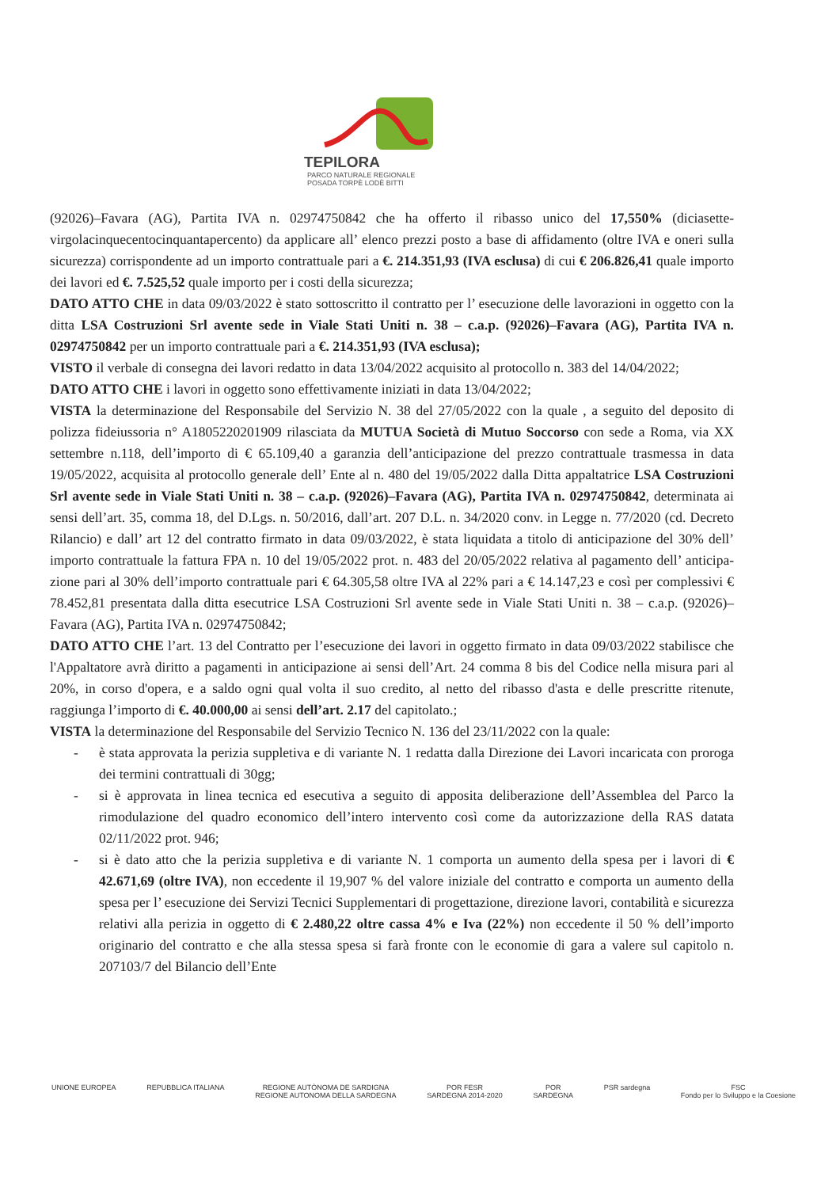TEPILORA
PARCO NATURALE REGIONALE
POSADA TORPÈ LODÈ BITTI
(92026)–Favara (AG), Partita IVA n. 02974750842 che ha offerto il ribasso unico del 17,550% (diciasette-virgolacinquecentocinquantapercento) da applicare all’ elenco prezzi posto a base di affidamento (oltre IVA e oneri sulla sicurezza) corrispondente ad un importo contrattuale pari a €. 214.351,93 (IVA esclusa) di cui € 206.826,41 quale importo dei lavori ed €. 7.525,52 quale importo per i costi della sicurezza;
DATO ATTO CHE in data 09/03/2022 è stato sottoscritto il contratto per l’ esecuzione delle lavorazioni in oggetto con la ditta LSA Costruzioni Srl avente sede in Viale Stati Uniti n. 38 – c.a.p. (92026)–Favara (AG), Partita IVA n. 02974750842 per un importo contrattuale pari a €. 214.351,93 (IVA esclusa);
VISTO il verbale di consegna dei lavori redatto in data 13/04/2022 acquisito al protocollo n. 383 del 14/04/2022;
DATO ATTO CHE i lavori in oggetto sono effettivamente iniziati in data 13/04/2022;
VISTA la determinazione del Responsabile del Servizio N. 38 del 27/05/2022 con la quale , a seguito del deposito di polizza fideiussoria n° A1805220201909 rilasciata da MUTUA Società di Mutuo Soccorso con sede a Roma, via XX settembre n.118, dell’importo di € 65.109,40 a garanzia dell’anticipazione del prezzo contrattuale trasmessa in data 19/05/2022, acquisita al protocollo generale dell’ Ente al n. 480 del 19/05/2022 dalla Ditta appaltatrice LSA Costruzioni Srl avente sede in Viale Stati Uniti n. 38 – c.a.p. (92026)–Favara (AG), Partita IVA n. 02974750842, determinata ai sensi dell’art. 35, comma 18, del D.Lgs. n. 50/2016, dall’art. 207 D.L. n. 34/2020 conv. in Legge n. 77/2020 (cd. Decreto Rilancio) e dall’ art 12 del contratto firmato in data 09/03/2022, è stata liquidata a titolo di anticipazione del 30% dell’ importo contrattuale la fattura FPA n. 10 del 19/05/2022 prot. n. 483 del 20/05/2022 relativa al pagamento dell’ anticipa-zione pari al 30% dell’importo contrattuale pari € 64.305,58 oltre IVA al 22% pari a € 14.147,23 e così per complessivi € 78.452,81 presentata dalla ditta esecutrice LSA Costruzioni Srl avente sede in Viale Stati Uniti n. 38 – c.a.p. (92026)–Favara (AG), Partita IVA n. 02974750842;
DATO ATTO CHE l’art. 13 del Contratto per l’esecuzione dei lavori in oggetto firmato in data 09/03/2022 stabilisce che l'Appaltatore avrà diritto a pagamenti in anticipazione ai sensi dell’Art. 24 comma 8 bis del Codice nella misura pari al 20%, in corso d'opera, e a saldo ogni qual volta il suo credito, al netto del ribasso d'asta e delle prescritte ritenute, raggiunga l’importo di €. 40.000,00 ai sensi dell’art. 2.17 del capitolato.;
VISTA la determinazione del Responsabile del Servizio Tecnico N. 136 del 23/11/2022 con la quale:
- è stata approvata la perizia suppletiva e di variante N. 1 redatta dalla Direzione dei Lavori incaricata con proroga dei termini contrattuali di 30gg;
- si è approvata in linea tecnica ed esecutiva a seguito di apposita deliberazione dell’Assemblea del Parco la rimodulazione del quadro economico dell’intero intervento così come da autorizzazione della RAS datata 02/11/2022 prot. 946;
- si è dato atto che la perizia suppletiva e di variante N. 1 comporta un aumento della spesa per i lavori di € 42.671,69 (oltre IVA), non eccedente il 19,907 % del valore iniziale del contratto e comporta un aumento della spesa per l’ esecuzione dei Servizi Tecnici Supplementari di progettazione, direzione lavori, contabilità e sicurezza relativi alla perizia in oggetto di € 2.480,22 oltre cassa 4% e Iva (22%) non eccedente il 50 % dell’importo originario del contratto e che alla stessa spesa si farà fronte con le economie di gara a valere sul capitolo n. 207103/7 del Bilancio dell’Ente
UNIONE EUROPEA REPUBBLICA ITALIANA REGIONE AUTÒNOMA DE SARDIGNA
REGIONE AUTONOMA DELLA SARDEGNA POR FESR
SARDEGNA 2014-2020 POR
SARDEGNA PSR sardegna FSC
Fondo per lo Sviluppo e la Coesione